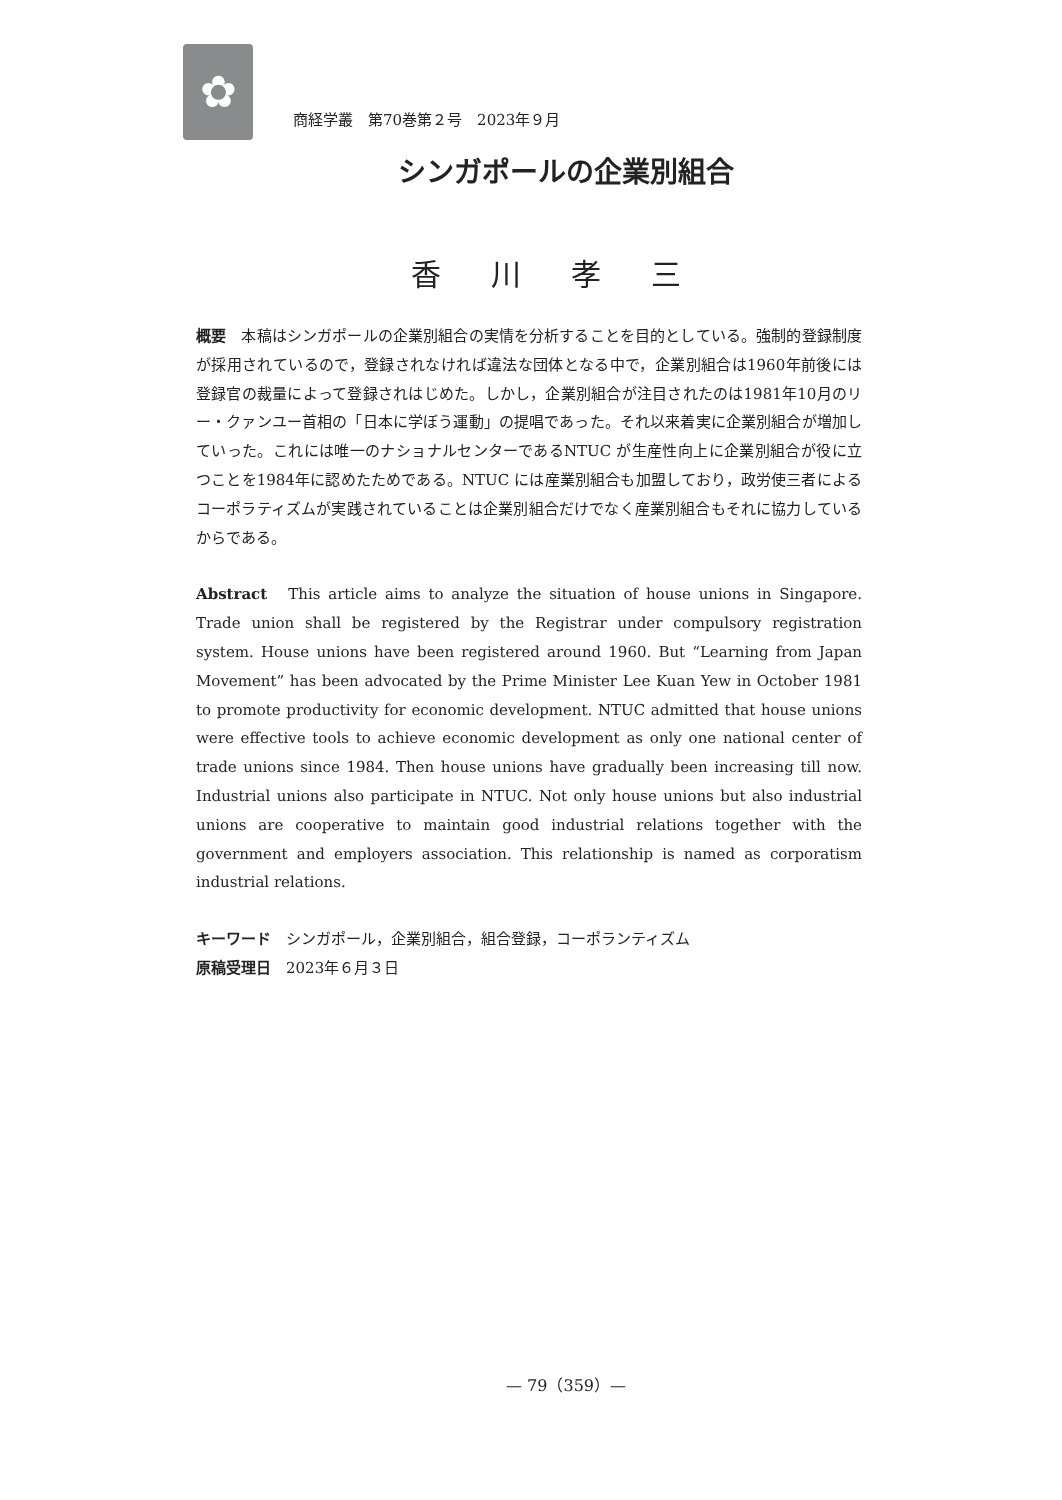✿
商経学叢　第70巻第２号　2023年９月
シンガポールの企業別組合
香川孝三
概要　本稿はシンガポールの企業別組合の実情を分析することを目的としている。強制的登録制度が採用されているので，登録されなければ違法な団体となる中で，企業別組合は1960年前後には登録官の裁量によって登録されはじめた。しかし，企業別組合が注目されたのは1981年10月のリー・クァンユー首相の「日本に学ぼう運動」の提唱であった。それ以来着実に企業別組合が増加していった。これには唯一のナショナルセンターであるNTUC が生産性向上に企業別組合が役に立つことを1984年に認めたためである。NTUC には産業別組合も加盟しており，政労使三者によるコーポラティズムが実践されていることは企業別組合だけでなく産業別組合もそれに協力しているからである。
Abstract　This article aims to analyze the situation of house unions in Singapore. Trade union shall be registered by the Registrar under compulsory registration system. House unions have been registered around 1960. But “Learning from Japan Movement” has been advocated by the Prime Minister Lee Kuan Yew in October 1981 to promote productivity for economic development. NTUC admitted that house unions were effective tools to achieve economic development as only one national center of trade unions since 1984. Then house unions have gradually been increasing till now. Industrial unions also participate in NTUC. Not only house unions but also industrial unions are cooperative to maintain good industrial relations together with the government and employers association. This relationship is named as corporatism industrial relations.
キーワード　シンガポール，企業別組合，組合登録，コーポランティズム
原稿受理日　2023年６月３日
— 79（359）—